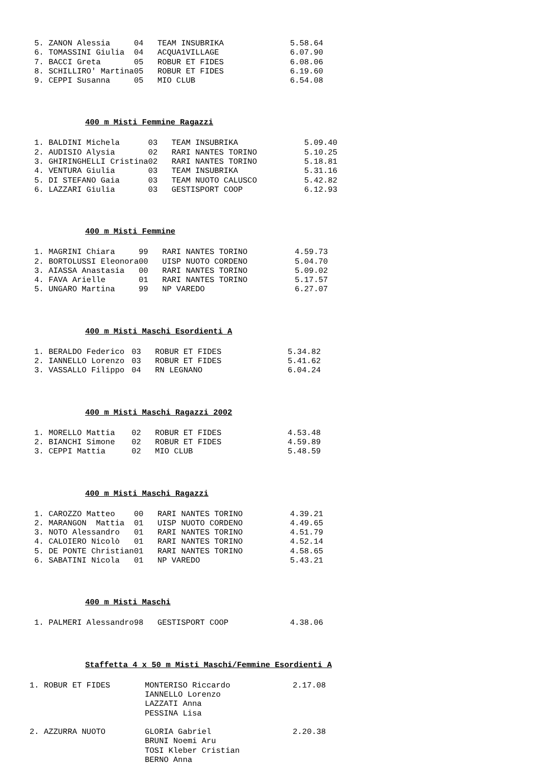| 5. ZANON Alessia | 04 | TEAM INSUBRIKA | 5.58.64 |
| 6. TOMASSINI Giulia | 04 | ACQUA1VILLAGE | 6.07.90 |
| 7. BACCI Greta | 05 | ROBUR ET FIDES | 6.08.06 |
| 8. SCHILLIRO' Martina | 05 | ROBUR ET FIDES | 6.19.60 |
| 9. CEPPI Susanna | 05 | MIO CLUB | 6.54.08 |
400 m Misti Femmine Ragazzi
| 1. BALDINI Michela | 03 | TEAM INSUBRIKA | 5.09.40 |
| 2. AUDISIO Alysia | 02 | RARI NANTES TORINO | 5.10.25 |
| 3. GHIRINGHELLI Cristina | 02 | RARI NANTES TORINO | 5.18.81 |
| 4. VENTURA Giulia | 03 | TEAM INSUBRIKA | 5.31.16 |
| 5. DI STEFANO Gaia | 03 | TEAM NUOTO CALUSCO | 5.42.82 |
| 6. LAZZARI Giulia | 03 | GESTISPORT COOP | 6.12.93 |
400 m Misti Femmine
| 1. MAGRINI Chiara | 99 | RARI NANTES TORINO | 4.59.73 |
| 2. BORTOLUSSI Eleonora | 00 | UISP NUOTO CORDENO | 5.04.70 |
| 3. AIASSA Anastasia | 00 | RARI NANTES TORINO | 5.09.02 |
| 4. FAVA Arielle | 01 | RARI NANTES TORINO | 5.17.57 |
| 5. UNGARO Martina | 99 | NP VAREDO | 6.27.07 |
400 m Misti Maschi Esordienti A
| 1. BERALDO Federico | 03 | ROBUR ET FIDES | 5.34.82 |
| 2. IANNELLO Lorenzo | 03 | ROBUR ET FIDES | 5.41.62 |
| 3. VASSALLO Filippo | 04 | RN LEGNANO | 6.04.24 |
400 m Misti Maschi Ragazzi 2002
| 1. MORELLO Mattia | 02 | ROBUR ET FIDES | 4.53.48 |
| 2. BIANCHI Simone | 02 | ROBUR ET FIDES | 4.59.89 |
| 3. CEPPI Mattia | 02 | MIO CLUB | 5.48.59 |
400 m Misti Maschi Ragazzi
| 1. CAROZZO Matteo | 00 | RARI NANTES TORINO | 4.39.21 |
| 2. MARANGON Mattia | 01 | UISP NUOTO CORDENO | 4.49.65 |
| 3. NOTO Alessandro | 01 | RARI NANTES TORINO | 4.51.79 |
| 4. CALOIERO Nicolò | 01 | RARI NANTES TORINO | 4.52.14 |
| 5. DE PONTE Christian | 01 | RARI NANTES TORINO | 4.58.65 |
| 6. SABATINI Nicola | 01 | NP VAREDO | 5.43.21 |
400 m Misti Maschi
| 1. PALMERI Alessandro | 98 | GESTISPORT COOP | 4.38.06 |
Staffetta 4 x 50 m Misti Maschi/Femmine Esordienti A
| 1. ROBUR ET FIDES | MONTERISO Riccardo | 2.17.08 |
| | IANNELLO Lorenzo | |
| | LAZZATI Anna | |
| | PESSINA Lisa | |
| 2. AZZURRA NUOTO | GLORIA Gabriel | 2.20.38 |
| | BRUNI Noemi Aru | |
| | TOSI Kleber Cristian | |
| | BERNO Anna | |